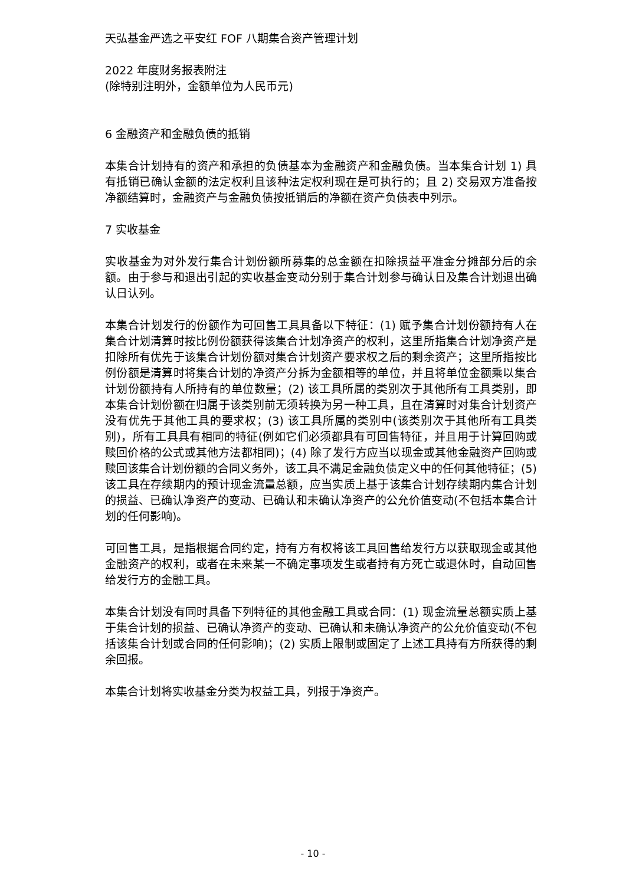天弘基金严选之平安红 FOF 八期集合资产管理计划
2022 年度财务报表附注
(除特别注明外，金额单位为人民币元)
6 金融资产和金融负债的抵销
本集合计划持有的资产和承担的负债基本为金融资产和金融负债。当本集合计划 1) 具有抵销已确认金额的法定权利且该种法定权利现在是可执行的；且 2) 交易双方准备按净额结算时，金融资产与金融负债按抵销后的净额在资产负债表中列示。
7 实收基金
实收基金为对外发行集合计划份额所募集的总金额在扣除损益平准金分摊部分后的余额。由于参与和退出引起的实收基金变动分别于集合计划参与确认日及集合计划退出确认日认列。
本集合计划发行的份额作为可回售工具具备以下特征：(1) 赋予集合计划份额持有人在集合计划清算时按比例份额获得该集合计划净资产的权利，这里所指集合计划净资产是扣除所有优先于该集合计划份额对集合计划资产要求权之后的剩余资产；这里所指按比例份额是清算时将集合计划的净资产分拆为金额相等的单位，并且将单位金额乘以集合计划份额持有人所持有的单位数量；(2) 该工具所属的类别次于其他所有工具类别，即本集合计划份额在归属于该类别前无须转换为另一种工具，且在清算时对集合计划资产没有优先于其他工具的要求权；(3) 该工具所属的类别中(该类别次于其他所有工具类别)，所有工具具有相同的特征(例如它们必须都具有可回售特征，并且用于计算回购或赎回价格的公式或其他方法都相同)；(4) 除了发行方应当以现金或其他金融资产回购或赎回该集合计划份额的合同义务外，该工具不满足金融负债定义中的任何其他特征；(5) 该工具在存续期内的预计现金流量总额，应当实质上基于该集合计划存续期内集合计划的损益、已确认净资产的变动、已确认和未确认净资产的公允价值变动(不包括本集合计划的任何影响)。
可回售工具，是指根据合同约定，持有方有权将该工具回售给发行方以获取现金或其他金融资产的权利，或者在未来某一不确定事项发生或者持有方死亡或退休时，自动回售给发行方的金融工具。
本集合计划没有同时具备下列特征的其他金融工具或合同：(1) 现金流量总额实质上基于集合计划的损益、已确认净资产的变动、已确认和未确认净资产的公允价值变动(不包括该集合计划或合同的任何影响)；(2) 实质上限制或固定了上述工具持有方所获得的剩余回报。
本集合计划将实收基金分类为权益工具，列报于净资产。
- 10 -